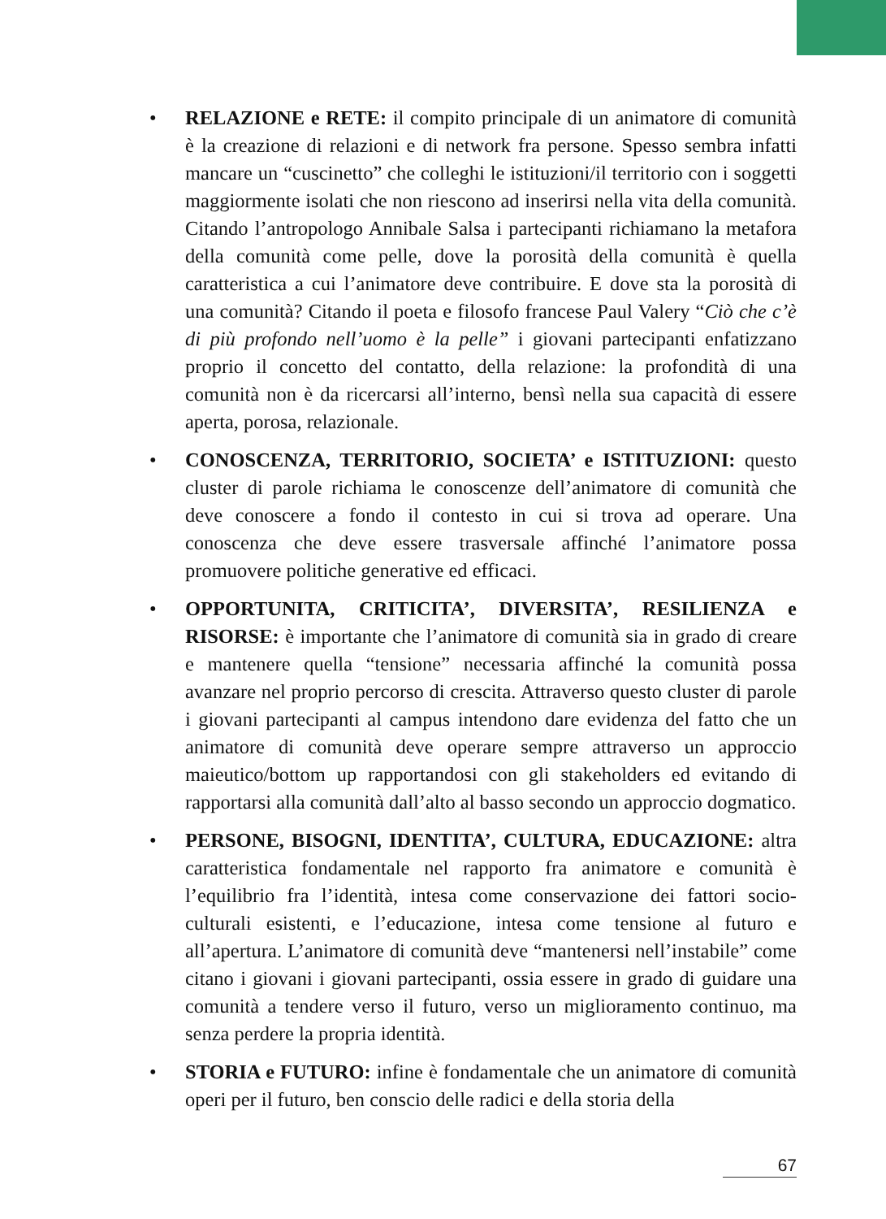• RELAZIONE e RETE: il compito principale di un animatore di comunità è la creazione di relazioni e di network fra persone. Spesso sembra infatti mancare un “cuscinetto” che colleghi le istituzioni/il territorio con i soggetti maggiormente isolati che non riescono ad inserirsi nella vita della comunità. Citando l’antropologo Annibale Salsa i partecipanti richiamano la metafora della comunità come pelle, dove la porosità della comunità è quella caratteristica a cui l’animatore deve contribuire. E dove sta la porosità di una comunità? Citando il poeta e filosofo francese Paul Valery “Ciò che c’è di più profondo nell’uomo è la pelle” i giovani partecipanti enfatizzano proprio il concetto del contatto, della relazione: la profondità di una comunità non è da ricercarsi all’interno, bensì nella sua capacità di essere aperta, porosa, relazionale.
• CONOSCENZA, TERRITORIO, SOCIETA’ e ISTITUZIONI: questo cluster di parole richiama le conoscenze dell’animatore di comunità che deve conoscere a fondo il contesto in cui si trova ad operare. Una conoscenza che deve essere trasversale affinché l’animatore possa promuovere politiche generative ed efficaci.
• OPPORTUNITA, CRITICITA’, DIVERSITA’, RESILIENZA e RISORSE: è importante che l’animatore di comunità sia in grado di creare e mantenere quella “tensione” necessaria affinché la comunità possa avanzare nel proprio percorso di crescita. Attraverso questo cluster di parole i giovani partecipanti al campus intendono dare evidenza del fatto che un animatore di comunità deve operare sempre attraverso un approccio maieutico/bottom up rapportandosi con gli stakeholders ed evitando di rapportarsi alla comunità dall’alto al basso secondo un approccio dogmatico.
• PERSONE, BISOGNI, IDENTITA’, CULTURA, EDUCAZIONE: altra caratteristica fondamentale nel rapporto fra animatore e comunità è l’equilibrio fra l’identità, intesa come conservazione dei fattori socio-culturali esistenti, e l’educazione, intesa come tensione al futuro e all’apertura. L’animatore di comunità deve “mantenersi nell’instabile” come citano i giovani i giovani partecipanti, ossia essere in grado di guidare una comunità a tendere verso il futuro, verso un miglioramento continuo, ma senza perdere la propria identità.
• STORIA e FUTURO: infine è fondamentale che un animatore di comunità operi per il futuro, ben conscio delle radici e della storia della
67